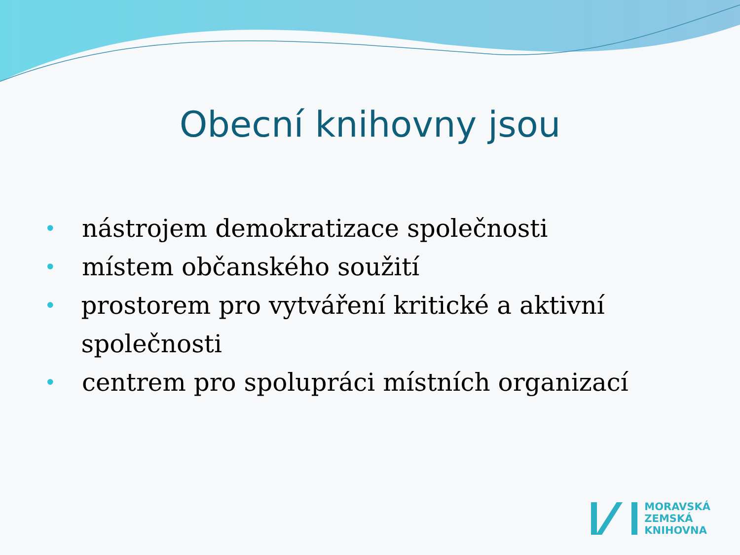Obecní knihovny jsou
• nástrojem demokratizace společnosti
• místem občanského soužití
• prostorem pro vytváření kritické a aktivní společnosti
• centrem pro spolupráci místních organizací
MORAVSKÁ
ZEMSKÁ
KNIHOVNA